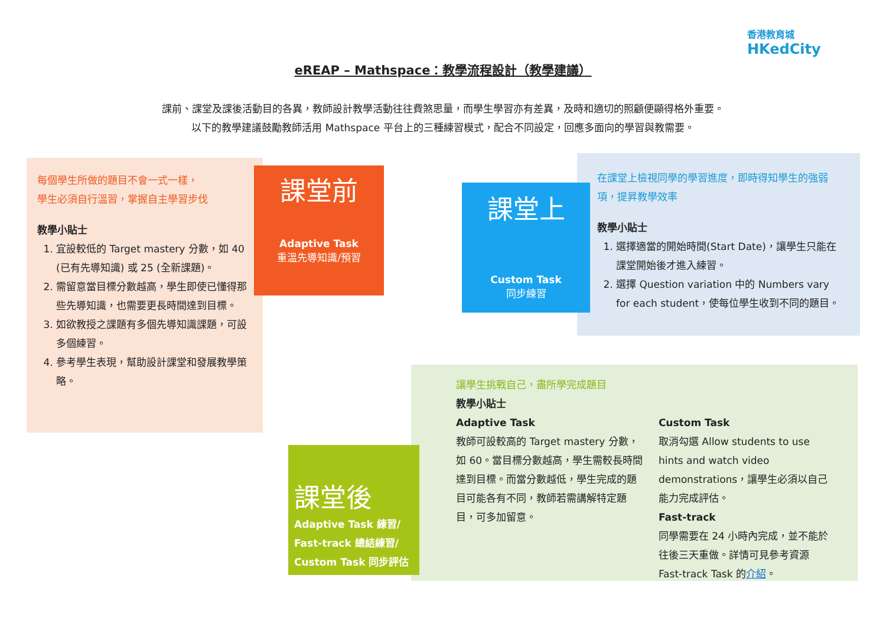香港教育城
HKedCity
eREAP – Mathspace：教學流程設計（教學建議）
課前、課堂及課後活動目的各異，教師設計教學活動往往費煞思量，而學生學習亦有差異，及時和適切的照顧便顯得格外重要。
以下的教學建議鼓勵教師活用 Mathspace 平台上的三種練習模式，配合不同設定，回應多面向的學習與教需要。
每個學生所做的題目不會一式一樣，
學生必須自行溫習，掌握自主學習步伐
教學小貼士
1. 宜設較低的 Target mastery 分數，如 40 (已有先導知識) 或 25 (全新課題)。
2. 需留意當目標分數越高，學生即使已懂得那些先導知識，也需要更長時間達到目標。
3. 如欲教授之課題有多個先導知識課題，可設多個練習。
4. 參考學生表現，幫助設計課堂和發展教學策略。
課堂前
Adaptive Task
重溫先導知識/預習
在課堂上檢視同學的學習進度，即時得知學生的強弱項，提昇教學效率
教學小貼士
1. 選擇適當的開始時間(Start Date)，讓學生只能在課堂開始後才進入練習。
2. 選擇 Question variation 中的 Numbers vary for each student，使每位學生收到不同的題目。
課堂上
Custom Task
同步練習
讓學生挑戰自己，盡所學完成題目
教學小貼士
Adaptive Task
教師可設較高的 Target mastery 分數，如 60。當目標分數越高，學生需較長時間達到目標。而當分數越低，學生完成的題目可能各有不同，教師若需講解特定題目，可多加留意。
Custom Task
取消勾選 Allow students to use hints and watch video demonstrations，讓學生必須以自己能力完成評估。
Fast-track
同學需要在 24 小時內完成，並不能於往後三天重做。詳情可見參考資源 Fast-track Task 的介紹。
課堂後
Adaptive Task 練習/
Fast-track 總結練習/
Custom Task 同步評估